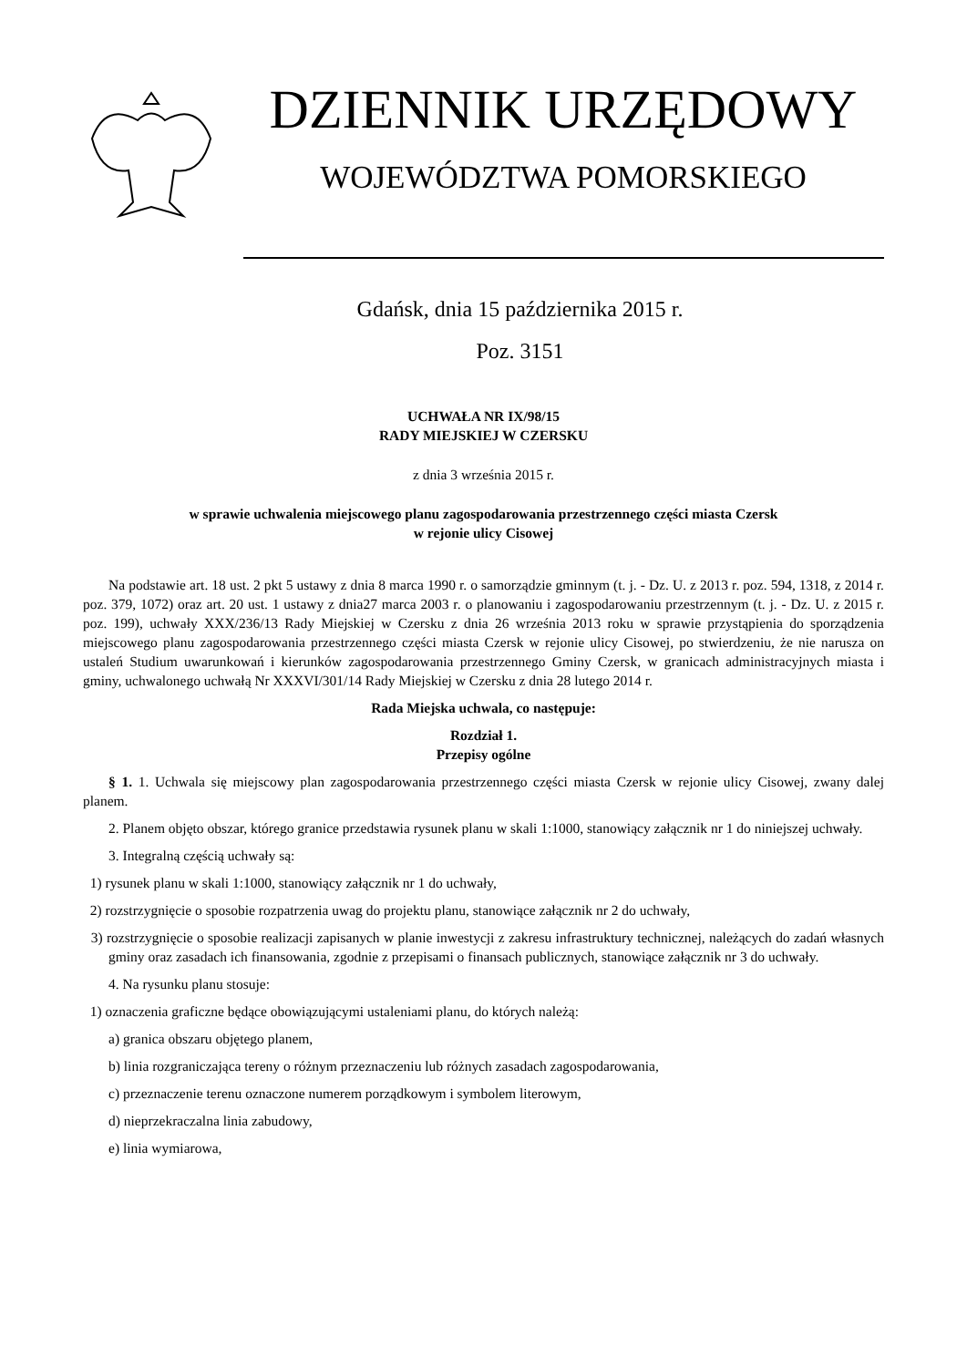DZIENNIK URZĘDOWY
WOJEWÓDZTWA POMORSKIEGO
Gdańsk, dnia 15 października 2015 r.
Poz. 3151
UCHWAŁA NR IX/98/15
RADY MIEJSKIEJ W CZERSKU
z dnia 3 września 2015 r.
w sprawie uchwalenia miejscowego planu zagospodarowania przestrzennego części miasta Czersk
w rejonie ulicy Cisowej
Na podstawie art. 18 ust. 2 pkt 5 ustawy z dnia 8 marca 1990 r. o samorządzie gminnym (t. j. - Dz. U. z 2013 r. poz. 594, 1318, z 2014 r. poz. 379, 1072) oraz art. 20 ust. 1 ustawy z dnia27 marca 2003 r. o planowaniu i zagospodarowaniu przestrzennym (t. j. - Dz. U. z 2015 r. poz. 199), uchwały XXX/236/13 Rady Miejskiej w Czersku z dnia 26 września 2013 roku w sprawie przystąpienia do sporządzenia miejscowego planu zagospodarowania przestrzennego części miasta Czersk w rejonie ulicy Cisowej, po stwierdzeniu, że nie narusza on ustaleń Studium uwarunkowań i kierunków zagospodarowania przestrzennego Gminy Czersk, w granicach administracyjnych miasta i gminy, uchwalonego uchwałą Nr XXXVI/301/14 Rady Miejskiej w Czersku z dnia 28 lutego 2014 r.
Rada Miejska uchwala, co następuje:
Rozdział 1.
Przepisy ogólne
§ 1. 1. Uchwala się miejscowy plan zagospodarowania przestrzennego części miasta Czersk w rejonie ulicy Cisowej, zwany dalej planem.
2. Planem objęto obszar, którego granice przedstawia rysunek planu w skali 1:1000, stanowiący załącznik nr 1 do niniejszej uchwały.
3. Integralną częścią uchwały są:
1) rysunek planu w skali 1:1000, stanowiący załącznik nr 1 do uchwały,
2) rozstrzygnięcie o sposobie rozpatrzenia uwag do projektu planu, stanowiące załącznik nr 2 do uchwały,
3) rozstrzygnięcie o sposobie realizacji zapisanych w planie inwestycji z zakresu infrastruktury technicznej, należących do zadań własnych gminy oraz zasadach ich finansowania, zgodnie z przepisami o finansach publicznych, stanowiące załącznik nr 3 do uchwały.
4. Na rysunku planu stosuje:
1) oznaczenia graficzne będące obowiązującymi ustaleniami planu, do których należą:
a) granica obszaru objętego planem,
b) linia rozgraniczająca tereny o różnym przeznaczeniu lub różnych zasadach zagospodarowania,
c) przeznaczenie terenu oznaczone numerem porządkowym i symbolem literowym,
d) nieprzekraczalna linia zabudowy,
e) linia wymiarowa,